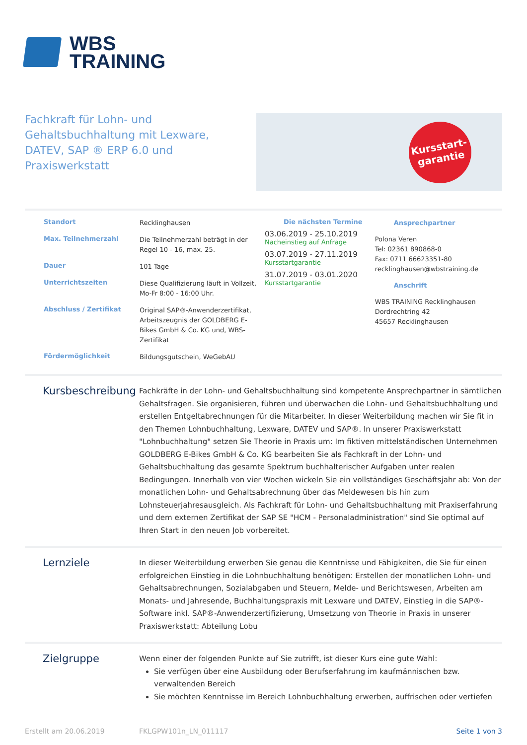WBS
TRAINING
Fachkraft für Lohn- und Gehaltsbuchhaltung mit Lexware, DATEV, SAP ® ERP 6.0 und Praxiswerkstatt
Kursstart-
garantie
Standort Recklinghausen
Max. Teilnehmerzahl Die Teilnehmerzahl beträgt in der Regel 10 - 16, max. 25.
Dauer 101 Tage
Unterrichtszeiten Diese Qualifizierung läuft in Vollzeit, Mo-Fr 8:00 - 16:00 Uhr.
Abschluss / Zertifikat Original SAP®-Anwenderzertifikat, Arbeitszeugnis der GOLDBERG E-Bikes GmbH & Co. KG und, WBS-Zertifikat
Fördermöglichkeit Bildungsgutschein, WeGebAU
Die nächsten Termine
03.06.2019 - 25.10.2019
Nacheinstieg auf Anfrage
03.07.2019 - 27.11.2019
Kursstartgarantie
31.07.2019 - 03.01.2020
Kursstartgarantie
Ansprechpartner
Polona Veren
Tel: 02361 890868-0
Fax: 0711 66623351-80
recklinghausen@wbstraining.de
Anschrift
WBS TRAINING Recklinghausen
Dordrechtring 42
45657 Recklinghausen
Kursbeschreibung
Fachkräfte in der Lohn- und Gehaltsbuchhaltung sind kompetente Ansprechpartner in sämtlichen Gehaltsfragen. Sie organisieren, führen und überwachen die Lohn- und Gehaltsbuchhaltung und erstellen Entgeltabrechnungen für die Mitarbeiter. In dieser Weiterbildung machen wir Sie fit in den Themen Lohnbuchhaltung, Lexware, DATEV und SAP®. In unserer Praxiswerkstatt "Lohnbuchhaltung" setzen Sie Theorie in Praxis um: Im fiktiven mittelständischen Unternehmen GOLDBERG E-Bikes GmbH & Co. KG bearbeiten Sie als Fachkraft in der Lohn- und Gehaltsbuchhaltung das gesamte Spektrum buchhalterischer Aufgaben unter realen Bedingungen. Innerhalb von vier Wochen wickeln Sie ein vollständiges Geschäftsjahr ab: Von der monatlichen Lohn- und Gehaltsabrechnung über das Meldewesen bis hin zum Lohnsteuerjahresausgleich. Als Fachkraft für Lohn- und Gehaltsbuchhaltung mit Praxiserfahrung und dem externen Zertifikat der SAP SE "HCM - Personaladministration" sind Sie optimal auf Ihren Start in den neuen Job vorbereitet.
Lernziele
In dieser Weiterbildung erwerben Sie genau die Kenntnisse und Fähigkeiten, die Sie für einen erfolgreichen Einstieg in die Lohnbuchhaltung benötigen: Erstellen der monatlichen Lohn- und Gehaltsabrechnungen, Sozialabgaben und Steuern, Melde- und Berichtswesen, Arbeiten am Monats- und Jahresende, Buchhaltungspraxis mit Lexware und DATEV, Einstieg in die SAP®-Software inkl. SAP®-Anwenderzertifizierung, Umsetzung von Theorie in Praxis in unserer Praxiswerkstatt: Abteilung Lobu
Zielgruppe
Wenn einer der folgenden Punkte auf Sie zutrifft, ist dieser Kurs eine gute Wahl:
Sie verfügen über eine Ausbildung oder Berufserfahrung im kaufmännischen bzw. verwaltenden Bereich
Sie möchten Kenntnisse im Bereich Lohnbuchhaltung erwerben, auffrischen oder vertiefen
Erstellt am 20.06.2019 FKLGPW101n_LN_011117 Seite 1 von 3